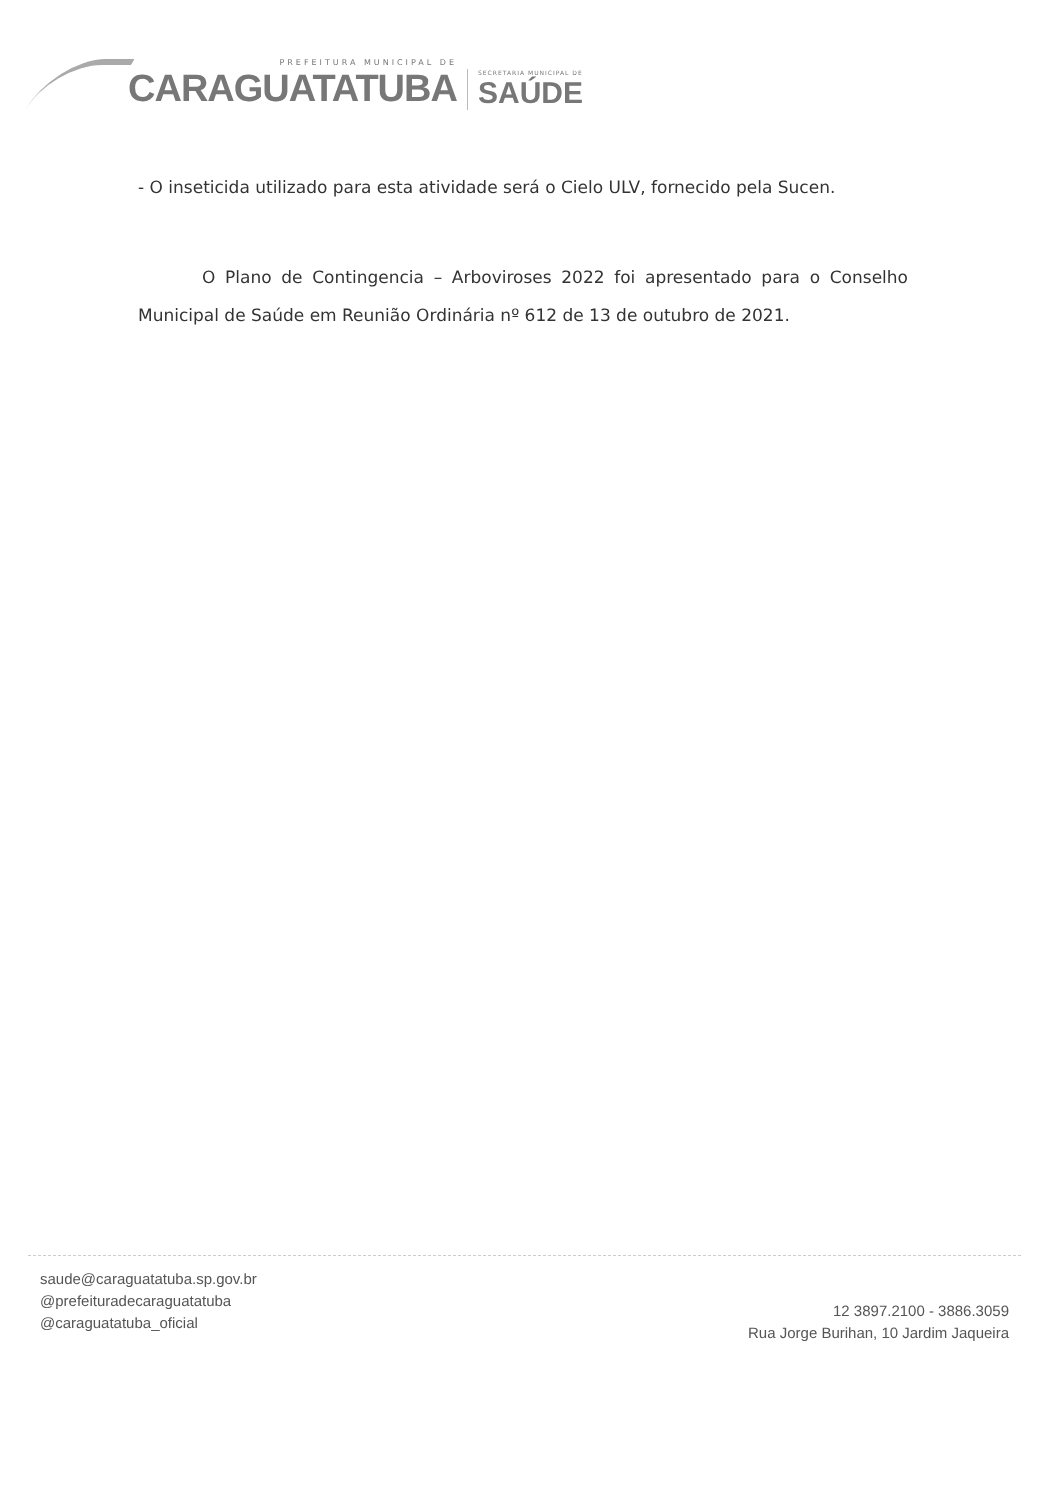PREFEITURA MUNICIPAL DE
CARAGUATATUBA
SECRETARIA MUNICIPAL DE
SAÚDE
- O inseticida utilizado para esta atividade será o Cielo ULV, fornecido pela Sucen.
O Plano de Contingencia – Arboviroses 2022 foi apresentado para o Conselho Municipal de Saúde em Reunião Ordinária nº 612 de 13 de outubro de 2021.
saude@caraguatatuba.sp.gov.br
@prefeituradecaraguatatuba
@caraguatatuba_oficial
12 3897.2100 - 3886.3059
Rua Jorge Burihan, 10 Jardim Jaqueira